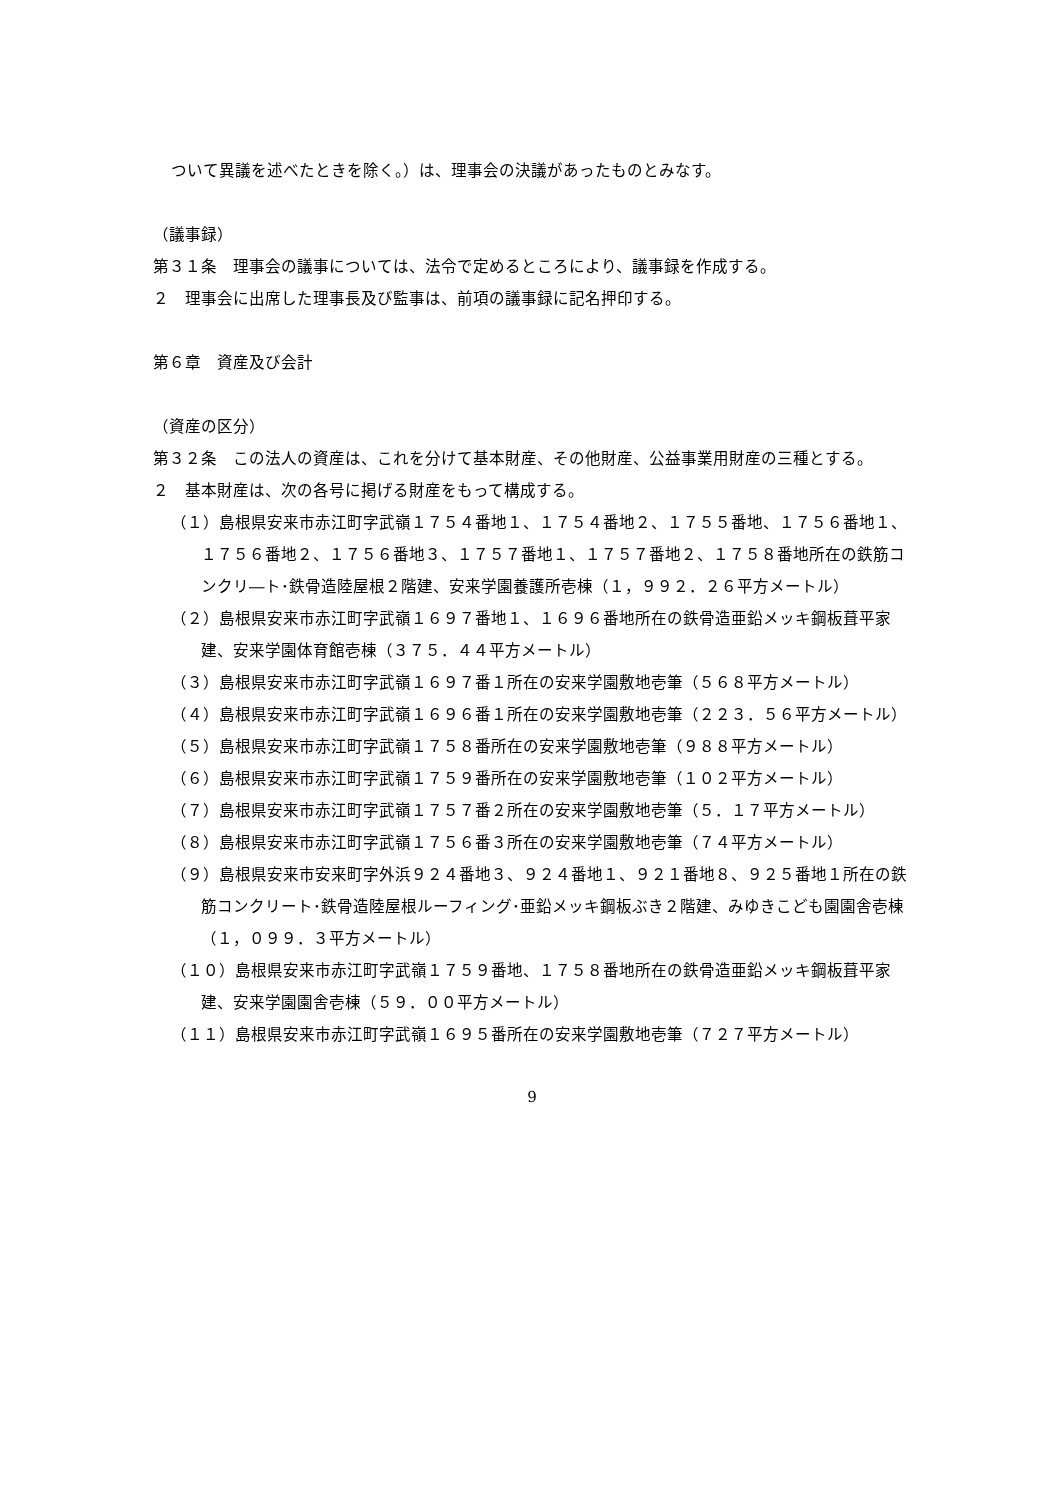ついて異議を述べたときを除く。）は、理事会の決議があったものとみなす。
（議事録）
第３１条　理事会の議事については、法令で定めるところにより、議事録を作成する。
２　理事会に出席した理事長及び監事は、前項の議事録に記名押印する。
第６章　資産及び会計
（資産の区分）
第３２条　この法人の資産は、これを分けて基本財産、その他財産、公益事業用財産の三種とする。
２　基本財産は、次の各号に掲げる財産をもって構成する。
（１）島根県安来市赤江町字武嶺１７５４番地１、１７５４番地２、１７５５番地、１７５６番地１、１７５６番地２、１７５６番地３、１７５７番地１、１７５７番地２、１７５８番地所在の鉄筋コンクリ―ト･鉄骨造陸屋根２階建、安来学園養護所壱棟（１，９９２．２６平方メートル）
（２）島根県安来市赤江町字武嶺１６９７番地１、１６９６番地所在の鉄骨造亜鉛メッキ鋼板葺平家建、安来学園体育館壱棟（３７５．４４平方メートル）
（３）島根県安来市赤江町字武嶺１６９７番１所在の安来学園敷地壱筆（５６８平方メートル）
（４）島根県安来市赤江町字武嶺１６９６番１所在の安来学園敷地壱筆（２２３．５６平方メートル）
（５）島根県安来市赤江町字武嶺１７５８番所在の安来学園敷地壱筆（９８８平方メートル）
（６）島根県安来市赤江町字武嶺１７５９番所在の安来学園敷地壱筆（１０２平方メートル）
（７）島根県安来市赤江町字武嶺１７５７番２所在の安来学園敷地壱筆（５．１７平方メートル）
（８）島根県安来市赤江町字武嶺１７５６番３所在の安来学園敷地壱筆（７４平方メートル）
（９）島根県安来市安来町字外浜９２４番地３、９２４番地１、９２１番地８、９２５番地１所在の鉄筋コンクリート･鉄骨造陸屋根ルーフィング･亜鉛メッキ鋼板ぶき２階建、みゆきこども園園舎壱棟（１，０９９．３平方メートル）
（１０）島根県安来市赤江町字武嶺１７５９番地、１７５８番地所在の鉄骨造亜鉛メッキ鋼板葺平家建、安来学園園舎壱棟（５９．００平方メートル）
（１１）島根県安来市赤江町字武嶺１６９５番所在の安来学園敷地壱筆（７２７平方メートル）
9